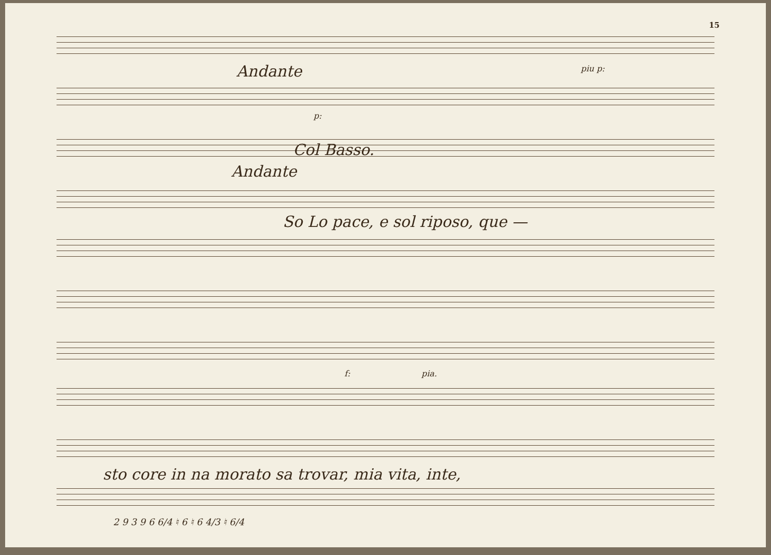15
Andante piu p:
p:
Col Basso.
Andante
So Lo pace, e sol riposo, que —
f: pia.
sto core in na morato sa trovar, mia vita, inte,
2 9 3 9 6 6/4 ♮ 6 ♮ 6 4/3 ♮ 6/4